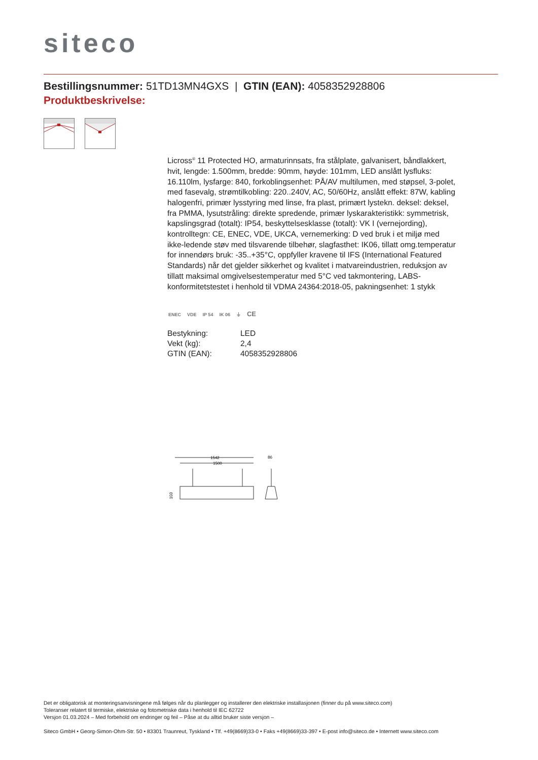siteco
Bestillingsnummer: 51TD13MN4GXS | GTIN (EAN): 4058352928806
Produktbeskrivelse:
Licross<sup>®</sup> 11 Protected HO, armaturinnsats, fra stålplate, galvanisert, båndlakkert, hvit, lengde: 1.500mm, bredde: 90mm, høyde: 101mm, LED anslått lysfluks: 16.110lm, lysfarge: 840, forkoblingsenhet: PÅ/AV multilumen, med støpsel, 3-polet, med fasevalg, strømtilkobling: 220..240V, AC, 50/60Hz, anslått effekt: 87W, kabling halogenfri, primær lysstyring med linse, fra plast, primært lystekn. deksel: deksel, fra PMMA, lysutstråling: direkte spredende, primær lyskarakteristikk: symmetrisk, kapslingsgrad (totalt): IP54, beskyttelsesklasse (totalt): VK I (vernejording), kontrolltegn: CE, ENEC, VDE, UKCA, vernemerking: D ved bruk i et miljø med ikke-ledende støv med tilsvarende tilbehør, slagfasthet: IK06, tillatt omg.temperatur for innendørs bruk: -35..+35°C, oppfyller kravene til IFS (International Featured Standards) når det gjelder sikkerhet og kvalitet i matvareindustrien, reduksjon av tillatt maksimal omgivelsestemperatur med 5°C ved takmontering, LABS-konformitetstestet i henhold til VDMA 24364:2018-05, pakningsenhet: 1 stykk
ENEC VDE IP 54 IK 06 ⏚ CE
| Bestykning: | LED |
| Vekt (kg): | 2,4 |
| GTIN (EAN): | 4058352928806 |
1542
1500
86
103
Det er obligatorisk at monteringsanvisningene må følges når du planlegger og installerer den elektriske installasjonen (finner du på www.siteco.com)
Toleranser relatert til termiske, elektriske og fotometriske data i henhold til IEC 62722
Versjon 01.03.2024 – Med forbehold om endringer og feil – Påse at du alltid bruker siste versjon –
Siteco GmbH • Georg-Simon-Ohm-Str. 50 • 83301 Traunreut, Tyskland • Tlf. +49(8669)33-0 • Faks +49(8669)33-397 • E-post info@siteco.de • Internett www.siteco.com